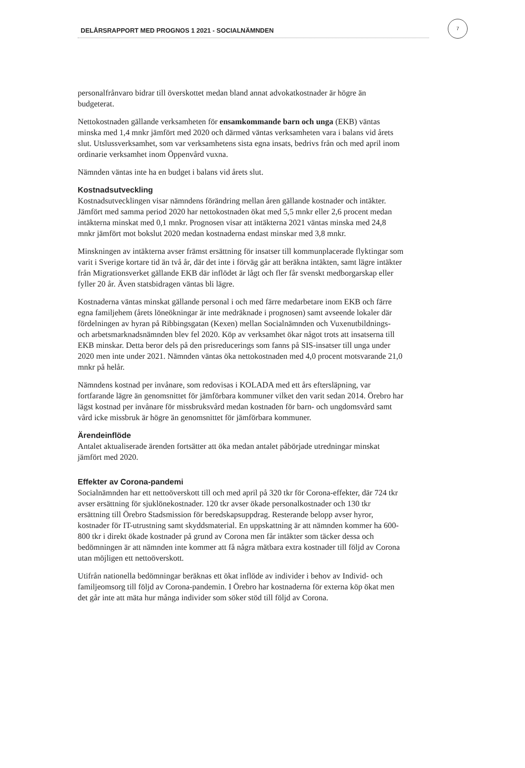DELÅRSRAPPORT MED PROGNOS 1 2021 - SOCIALNÄMNDEN
7
personalfrånvaro bidrar till överskottet medan bland annat advokatkostnader är högre än budgeterat.
Nettokostnaden gällande verksamheten för ensamkommande barn och unga (EKB) väntas minska med 1,4 mnkr jämfört med 2020 och därmed väntas verksamheten vara i balans vid årets slut. Utslussverksamhet, som var verksamhetens sista egna insats, bedrivs från och med april inom ordinarie verksamhet inom Öppenvård vuxna.
Nämnden väntas inte ha en budget i balans vid årets slut.
Kostnadsutveckling
Kostnadsutvecklingen visar nämndens förändring mellan åren gällande kostnader och intäkter. Jämfört med samma period 2020 har nettokostnaden ökat med 5,5 mnkr eller 2,6 procent medan intäkterna minskat med 0,1 mnkr. Prognosen visar att intäkterna 2021 väntas minska med 24,8 mnkr jämfört mot bokslut 2020 medan kostnaderna endast minskar med 3,8 mnkr.
Minskningen av intäkterna avser främst ersättning för insatser till kommunplacerade flyktingar som varit i Sverige kortare tid än två år, där det inte i förväg går att beräkna intäkten, samt lägre intäkter från Migrationsverket gällande EKB där inflödet är lågt och fler får svenskt medborgarskap eller fyller 20 år. Även statsbidragen väntas bli lägre.
Kostnaderna väntas minskat gällande personal i och med färre medarbetare inom EKB och färre egna familjehem (årets löneökningar är inte medräknade i prognosen) samt avseende lokaler där fördelningen av hyran på Ribbingsgatan (Kexen) mellan Socialnämnden och Vuxenutbildnings- och arbetsmarknadsnämnden blev fel 2020. Köp av verksamhet ökar något trots att insatserna till EKB minskar. Detta beror dels på den prisreducerings som fanns på SIS-insatser till unga under 2020 men inte under 2021. Nämnden väntas öka nettokostnaden med 4,0 procent motsvarande 21,0 mnkr på helår.
Nämndens kostnad per invånare, som redovisas i KOLADA med ett års eftersläpning, var fortfarande lägre än genomsnittet för jämförbara kommuner vilket den varit sedan 2014. Örebro har lägst kostnad per invånare för missbruksvård medan kostnaden för barn- och ungdomsvård samt vård icke missbruk är högre än genomsnittet för jämförbara kommuner.
Ärendeinflöde
Antalet aktualiserade ärenden fortsätter att öka medan antalet påbörjade utredningar minskat jämfört med 2020.
Effekter av Corona-pandemi
Socialnämnden har ett nettoöverskott till och med april på 320 tkr för Corona-effekter, där 724 tkr avser ersättning för sjuklönekostnader. 120 tkr avser ökade personalkostnader och 130 tkr ersättning till Örebro Stadsmission för beredskapsuppdrag. Resterande belopp avser hyror, kostnader för IT-utrustning samt skyddsmaterial. En uppskattning är att nämnden kommer ha 600-800 tkr i direkt ökade kostnader på grund av Corona men får intäkter som täcker dessa och bedömningen är att nämnden inte kommer att få några mätbara extra kostnader till följd av Corona utan möjligen ett nettoöverskott.
Utifrån nationella bedömningar beräknas ett ökat inflöde av individer i behov av Individ- och familjeomsorg till följd av Corona-pandemin. I Örebro har kostnaderna för externa köp ökat men det går inte att mäta hur många individer som söker stöd till följd av Corona.